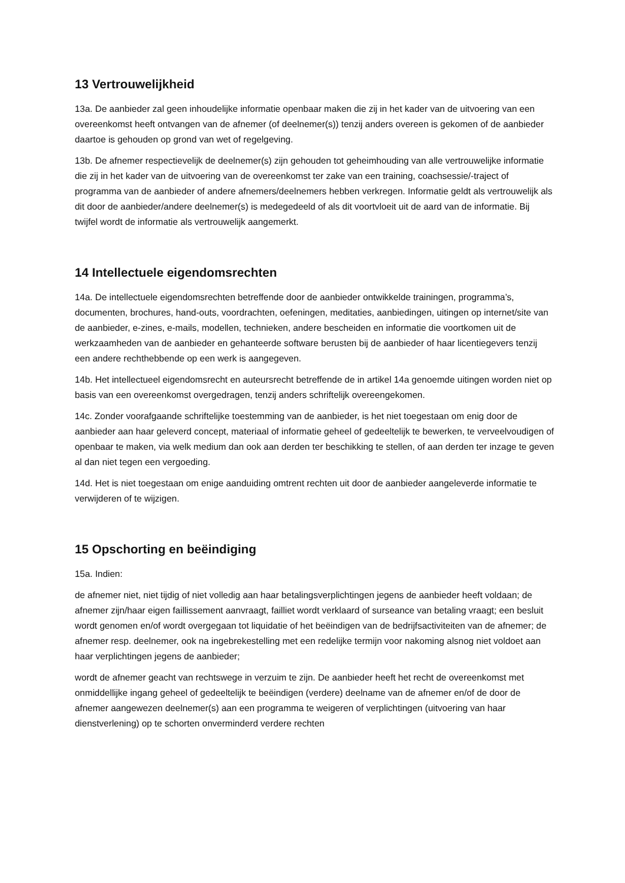13 Vertrouwelijkheid
13a. De aanbieder zal geen inhoudelijke informatie openbaar maken die zij in het kader van de uitvoering van een overeenkomst heeft ontvangen van de afnemer (of deelnemer(s)) tenzij anders overeen is gekomen of de aanbieder daartoe is gehouden op grond van wet of regelgeving.
13b. De afnemer respectievelijk de deelnemer(s) zijn gehouden tot geheimhouding van alle vertrouwelijke informatie die zij in het kader van de uitvoering van de overeenkomst ter zake van een training, coachsessie/-traject of programma van de aanbieder of andere afnemers/deelnemers hebben verkregen. Informatie geldt als vertrouwelijk als dit door de aanbieder/andere deelnemer(s) is medegedeeld of als dit voortvloeit uit de aard van de informatie. Bij twijfel wordt de informatie als vertrouwelijk aangemerkt.
14 Intellectuele eigendomsrechten
14a. De intellectuele eigendomsrechten betreffende door de aanbieder ontwikkelde trainingen, programma’s, documenten, brochures, hand-outs, voordrachten, oefeningen, meditaties, aanbiedingen, uitingen op internet/site van de aanbieder, e-zines, e-mails, modellen, technieken, andere bescheiden en informatie die voortkomen uit de werkzaamheden van de aanbieder en gehanteerde software berusten bij de aanbieder of haar licentiegevers tenzij een andere rechthebbende op een werk is aangegeven.
14b. Het intellectueel eigendomsrecht en auteursrecht betreffende de in artikel 14a genoemde uitingen worden niet op basis van een overeenkomst overgedragen, tenzij anders schriftelijk overeengekomen.
14c. Zonder voorafgaande schriftelijke toestemming van de aanbieder, is het niet toegestaan om enig door de aanbieder aan haar geleverd concept, materiaal of informatie geheel of gedeeltelijk te bewerken, te verveelvoudigen of openbaar te maken, via welk medium dan ook aan derden ter beschikking te stellen, of aan derden ter inzage te geven al dan niet tegen een vergoeding.
14d. Het is niet toegestaan om enige aanduiding omtrent rechten uit door de aanbieder aangeleverde informatie te verwijderen of te wijzigen.
15 Opschorting en beëindiging
15a. Indien:
de afnemer niet, niet tijdig of niet volledig aan haar betalingsverplichtingen jegens de aanbieder heeft voldaan; de afnemer zijn/haar eigen faillissement aanvraagt, failliet wordt verklaard of surseance van betaling vraagt; een besluit wordt genomen en/of wordt overgegaan tot liquidatie of het beëindigen van de bedrijfsactiviteiten van de afnemer; de afnemer resp. deelnemer, ook na ingebrekestelling met een redelijke termijn voor nakoming alsnog niet voldoet aan haar verplichtingen jegens de aanbieder;
wordt de afnemer geacht van rechtswege in verzuim te zijn. De aanbieder heeft het recht de overeenkomst met onmiddellijke ingang geheel of gedeeltelijk te beëindigen (verdere) deelname van de afnemer en/of de door de afnemer aangewezen deelnemer(s) aan een programma te weigeren of verplichtingen (uitvoering van haar dienstverlening) op te schorten onverminderd verdere rechten